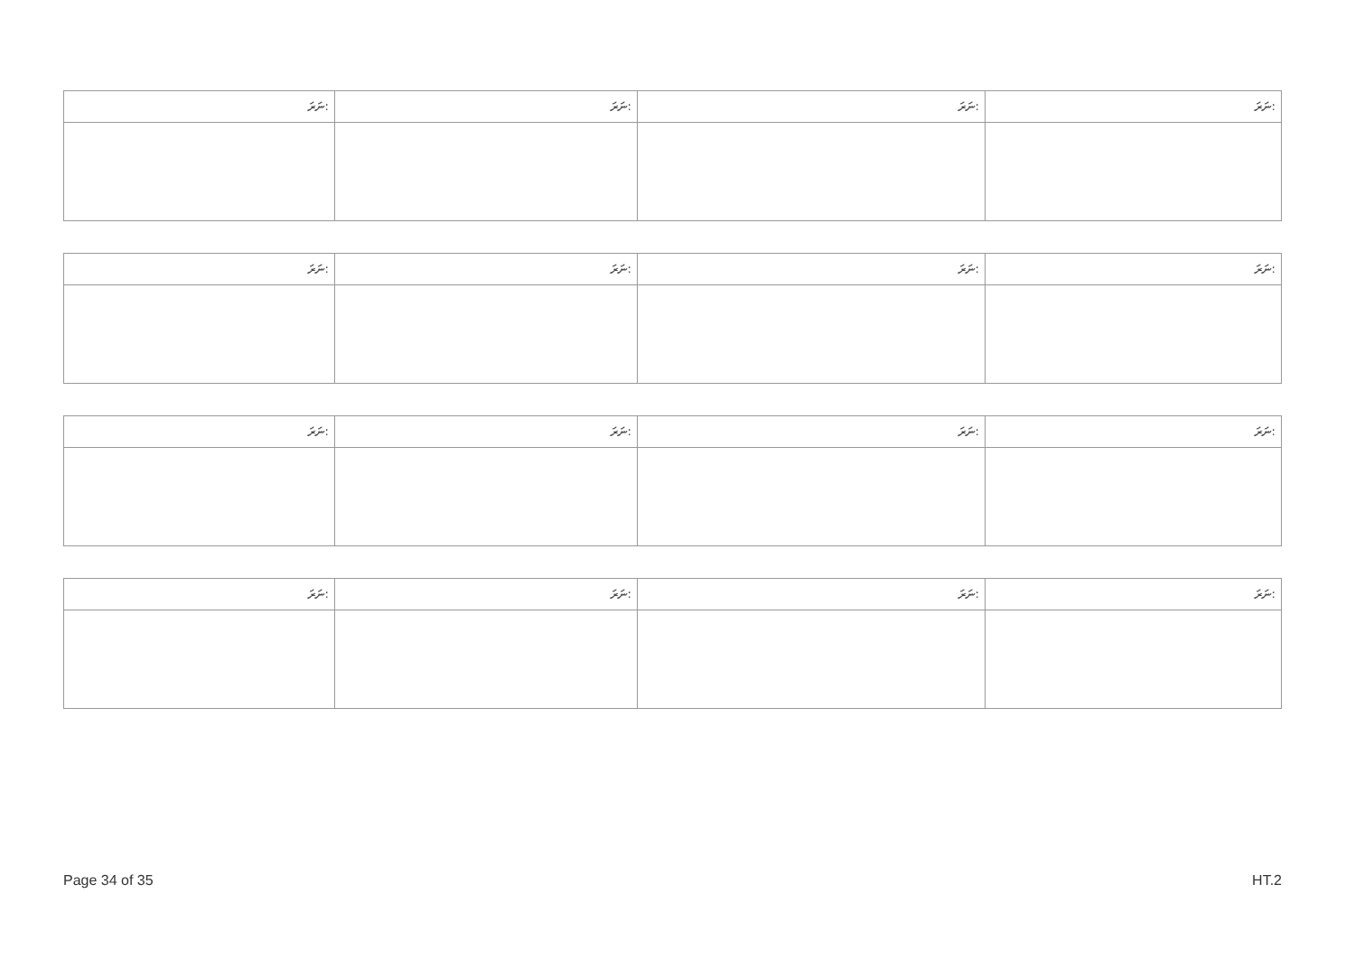| ނަރަ: | ނަރަ: | ނަރަ: | ނަރަ: |
| --- | --- | --- | --- |
| ނަރަ: | ނަރަ: | ނަރަ: | ނަރަ: |
| --- | --- | --- | --- |
| ނަރަ: | ނަރަ: | ނަރަ: | ނަރަ: |
| --- | --- | --- | --- |
| ނަރަ: | ނަރަ: | ނަރަ: | ނަރަ: |
| --- | --- | --- | --- |
Page 34 of 35 HT.2